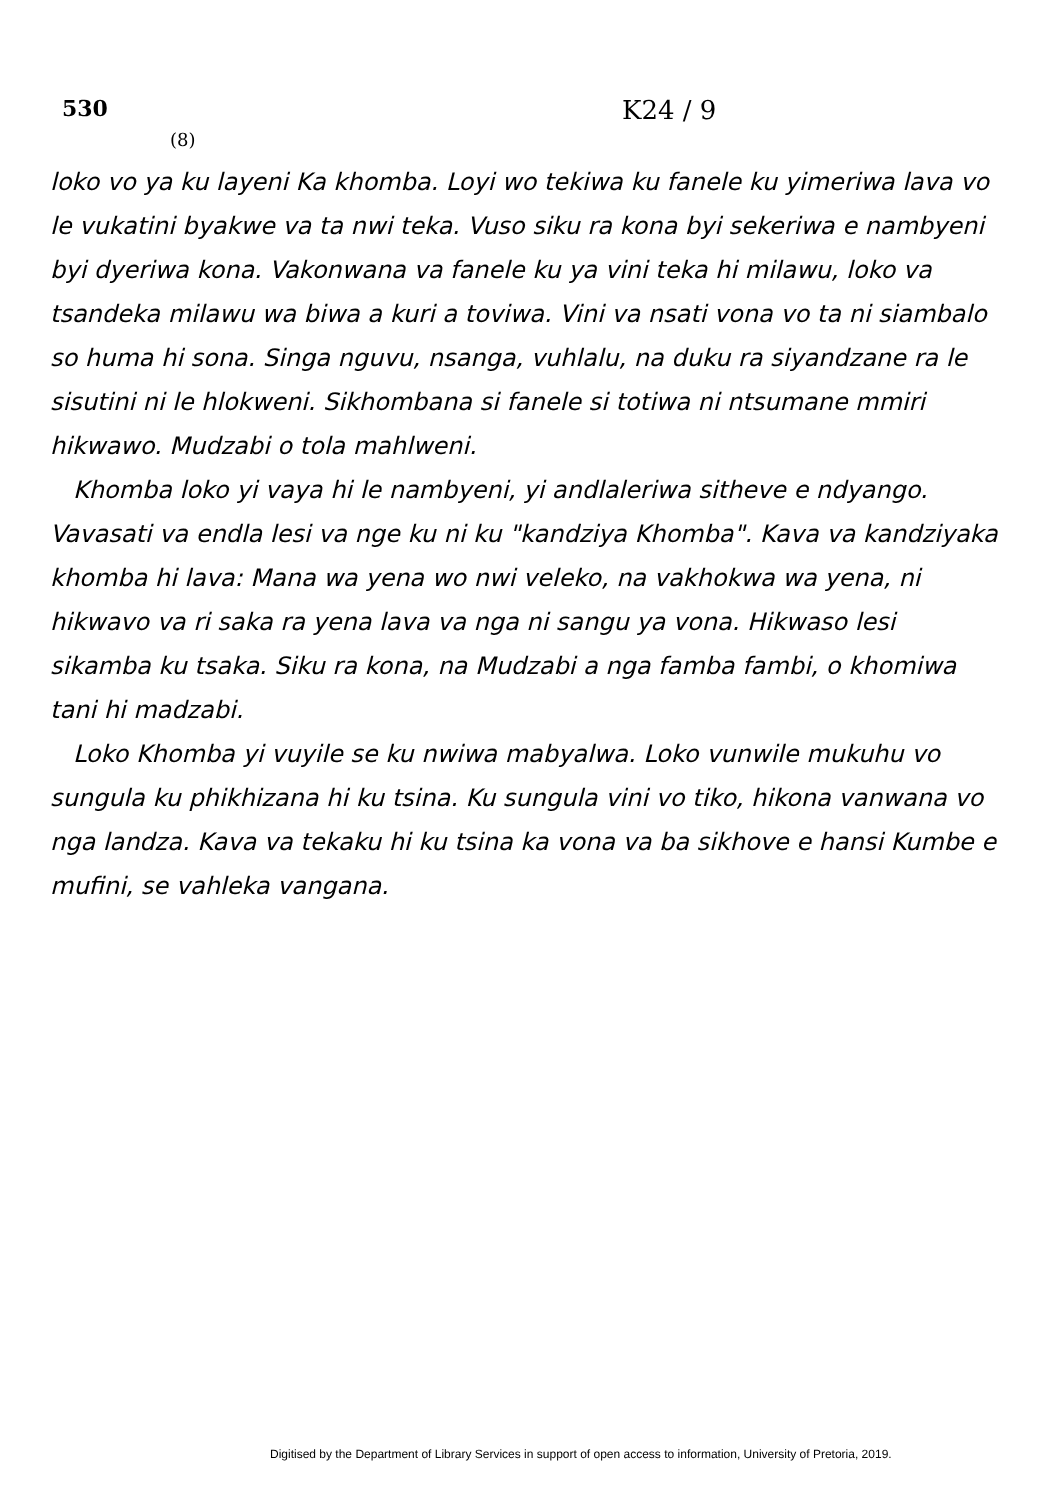530
K24 / 9
(8)
loko vo ya ku layeni Ka khomba. Loyi wo tekiwa ku fanele ku yimeriwa lava vo le vukatini byakwe va ta nwi teka. Vuso siku ra kona byi sekeriwa e nambyeni byi dyeriwa kona. Vakonwana va fanele ku ya vini teka hi milawu, loko va tsandeka milawu wa biwa a kuri a toviwa. Vini va nsati vona vo ta ni siambalo so huma hi sona. Singa nguvu, nsanga, vuhlalu, na duku ra siyandzane ra le sisutini ni le hlokweni. Sikhombana si fanele si totiwa ni ntsumane mmiri hikwawo. Mudzabi o tola mahlweni.
Khomba loko yi vaya hi le nambyeni, yi andlaleriwa sitheve e ndyango. Vavasati va endla lesi va nge ku ni ku "kandziya Khomba". Kava va kandziyaka khomba hi lava: Mana wa yena wo nwi veleko, na vakhokwa wa yena, ni hikwavo va ri saka ra yena lava va nga ni sangu ya vona. Hikwaso lesi sikamba ku tsaka. Siku ra kona, na Mudzabi a nga famba fambi, o khomiwa tani hi madzabi.
Loko Khomba yi vuyile se ku nwiwa mabyalwa. Loko vunwile mukuhu vo sungula ku phikhizana hi ku tsina. Ku sungula vini vo tiko, hikona vanwana vo nga landza. Kava va tekaku hi ku tsina ka vona va ba sikhove e hansi Kumbe e mufini, se vahleka vangana.
Digitised by the Department of Library Services in support of open access to information, University of Pretoria, 2019.